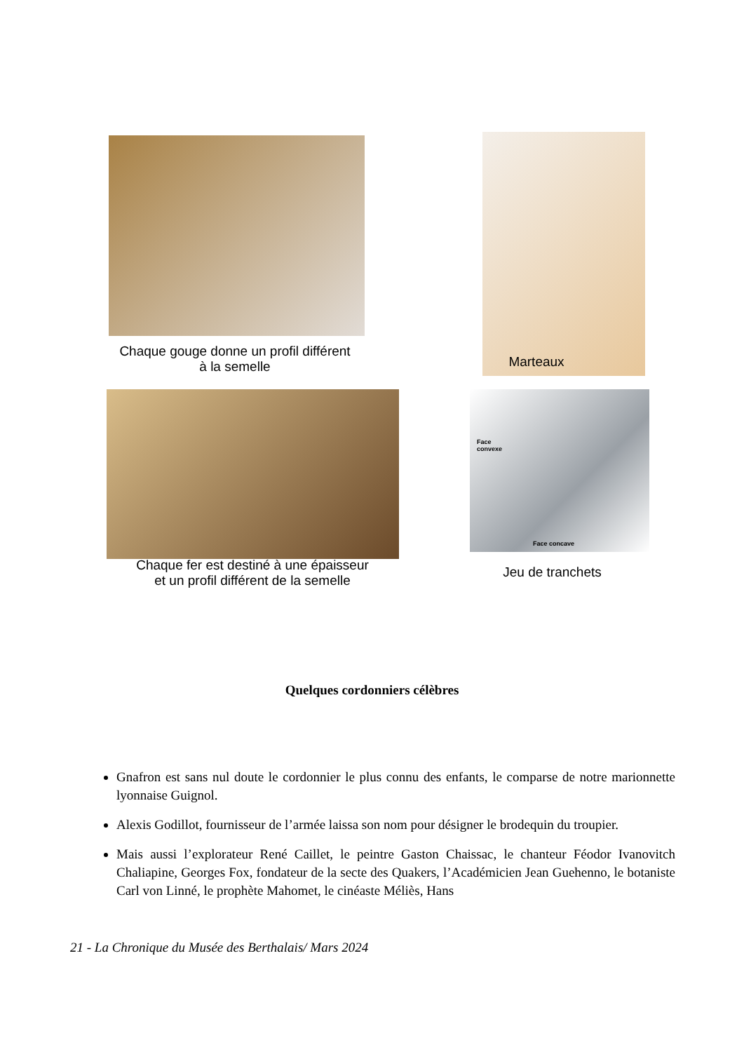Chaque gouge donne un profil différent
à la semelle
Marteaux
Chaque fer est destiné à une épaisseur
et un profil différent de la semelle
Face
convexe
Face concave
Jeu de tranchets
Quelques cordonniers célèbres
Gnafron est sans nul doute le cordonnier le plus connu des enfants, le comparse de notre marionnette lyonnaise Guignol.
Alexis Godillot, fournisseur de l’armée laissa son nom pour désigner le brodequin du troupier.
Mais aussi l’explorateur René Caillet, le peintre Gaston Chaissac, le chanteur Féodor Ivanovitch Chaliapine, Georges Fox, fondateur de la secte des Quakers, l’Académicien Jean Guehenno, le botaniste Carl von Linné, le prophète Mahomet, le cinéaste Méliès, Hans
21 - La Chronique du Musée des Berthalais/ Mars 2024